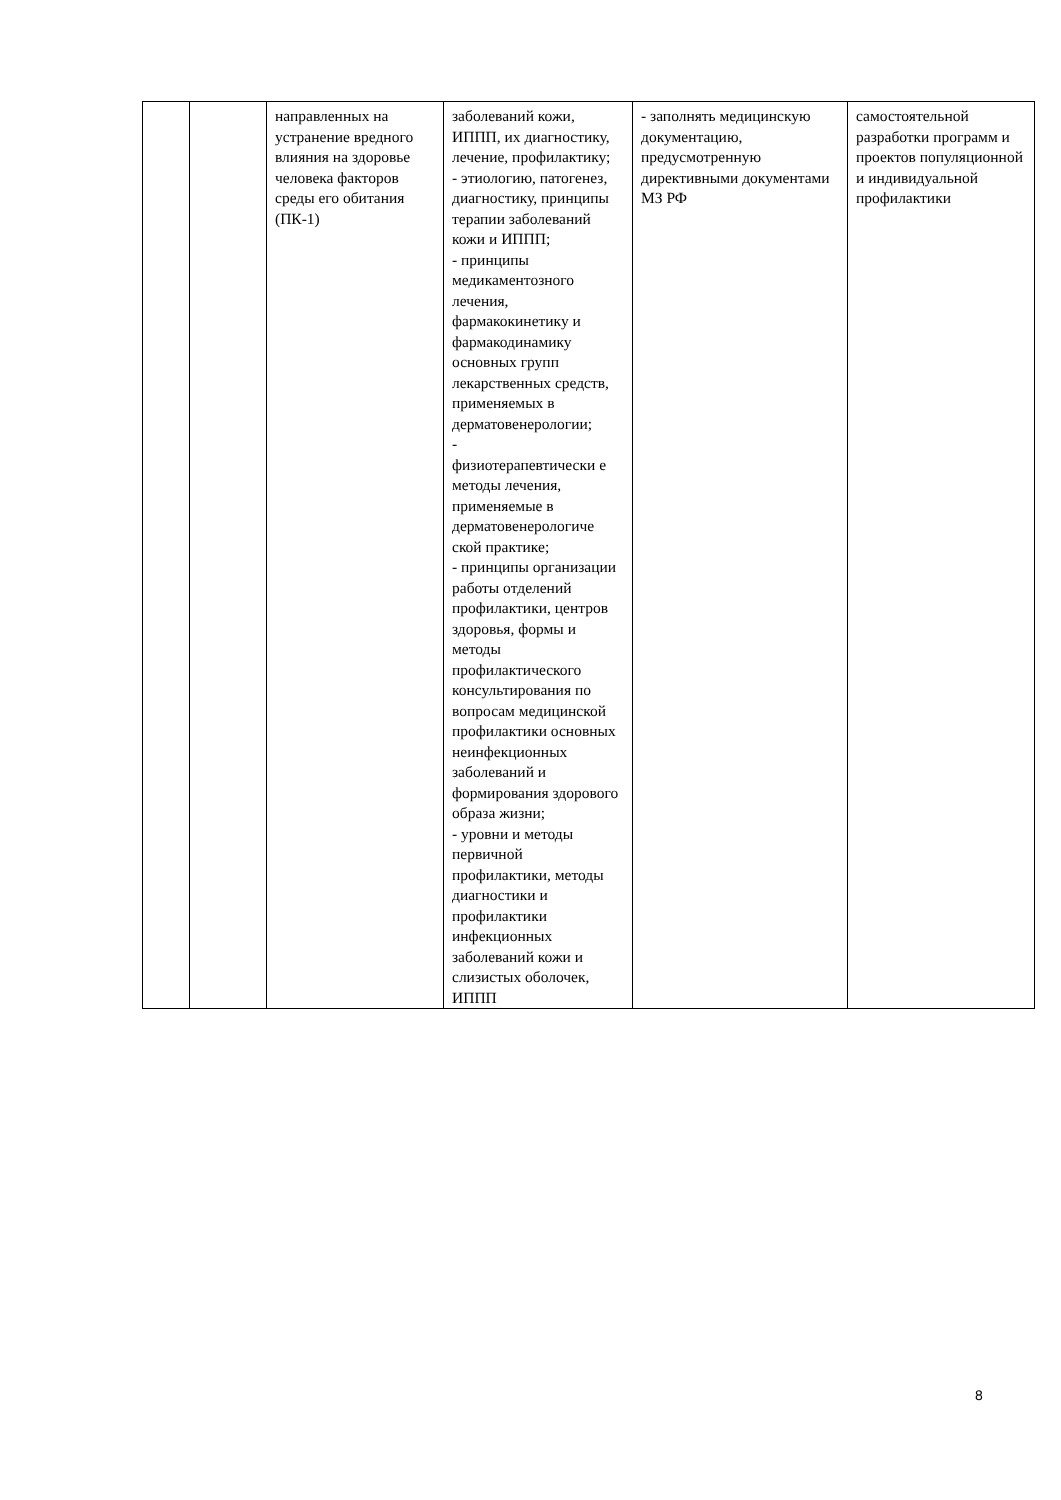| | | направленных на устранение вредного влияния на здоровье человека факторов среды его обитания (ПК-1) | заболеваний кожи, ИППП, их диагностику, лечение, профилактику; - этиологию, патогенез, диагностику, принципы терапии заболеваний кожи и ИППП; - принципы медикаментозного лечения, фармакокинетику и фармакодинамику основных групп лекарственных средств, применяемых в дерматовенерологии; - физиотерапевтически е методы лечения, применяемые в дерматовенерологиче ской практике; - принципы организации работы отделений профилактики, центров здоровья, формы и методы профилактического консультирования по вопросам медицинской профилактики основных неинфекционных заболеваний и формирования здорового образа жизни; - уровни и методы первичной профилактики, методы диагностики и профилактики инфекционных заболеваний кожи и слизистых оболочек, ИППП | - заполнять медицинскую документацию, предусмотренную директивными документами МЗ РФ | самостоятельной разработки программ и проектов популяционной и индивидуальной профилактики |
8